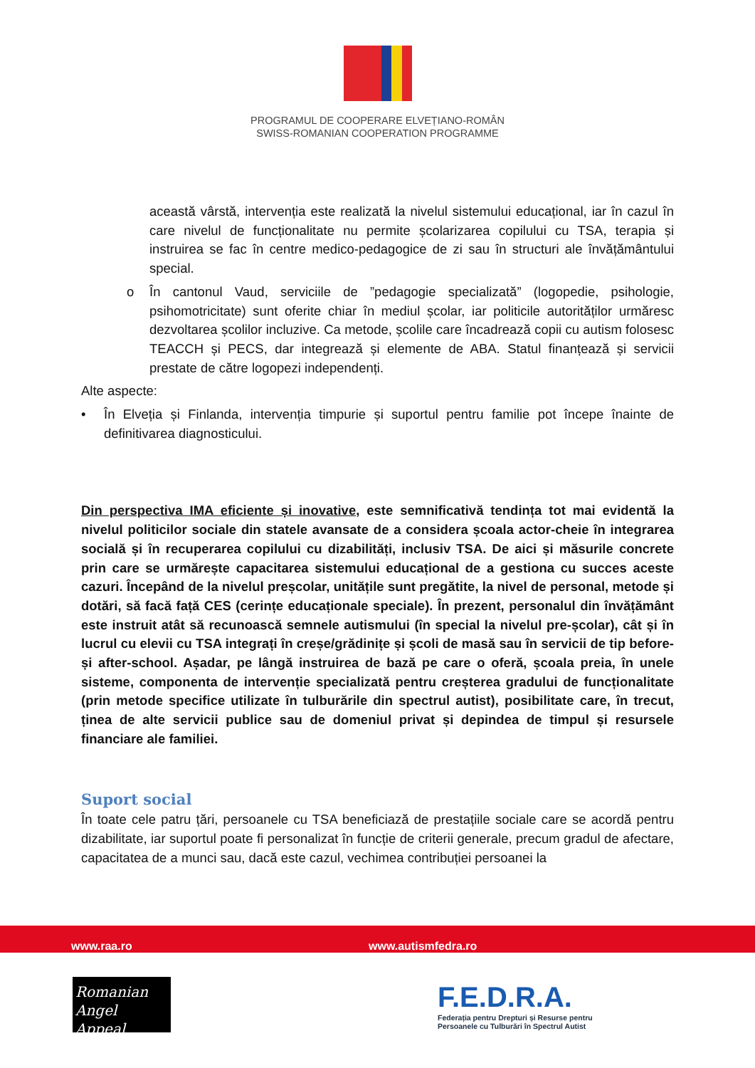PROGRAMUL DE COOPERARE ELVEȚIANO-ROMÂN
SWISS-ROMANIAN COOPERATION PROGRAMME
această vârstă, intervenția este realizată la nivelul sistemului educațional, iar în cazul în care nivelul de funcționalitate nu permite școlarizarea copilului cu TSA, terapia și instruirea se fac în centre medico-pedagogice de zi sau în structuri ale învățământului special.
o În cantonul Vaud, serviciile de ”pedagogie specializată” (logopedie, psihologie, psihomotricitate) sunt oferite chiar în mediul școlar, iar politicile autorităților urmăresc dezvoltarea școlilor incluzive. Ca metode, școlile care încadrează copii cu autism folosesc TEACCH și PECS, dar integrează și elemente de ABA. Statul finanțează și servicii prestate de către logopezi independenți.
Alte aspecte:
• În Elveția și Finlanda, intervenția timpurie și suportul pentru familie pot începe înainte de definitivarea diagnosticului.
Din perspectiva IMA eficiente și inovative, este semnificativă tendința tot mai evidentă la nivelul politicilor sociale din statele avansate de a considera școala actor-cheie în integrarea socială și în recuperarea copilului cu dizabilități, inclusiv TSA. De aici și măsurile concrete prin care se urmărește capacitarea sistemului educațional de a gestiona cu succes aceste cazuri. Începând de la nivelul preșcolar, unitățile sunt pregătite, la nivel de personal, metode și dotări, să facă față CES (cerințe educaționale speciale). În prezent, personalul din învățământ este instruit atât să recunoască semnele autismului (în special la nivelul pre-școlar), cât și în lucrul cu elevii cu TSA integrați în creșe/grădinițe și școli de masă sau în servicii de tip before- și after-school. Așadar, pe lângă instruirea de bază pe care o oferă, școala preia, în unele sisteme, componenta de intervenție specializată pentru creșterea gradului de funcționalitate (prin metode specifice utilizate în tulburările din spectrul autist), posibilitate care, în trecut, ținea de alte servicii publice sau de domeniul privat și depindea de timpul și resursele financiare ale familiei.
Suport social
În toate cele patru țări, persoanele cu TSA beneficiază de prestațiile sociale care se acordă pentru dizabilitate, iar suportul poate fi personalizat în funcție de criterii generale, precum gradul de afectare, capacitatea de a munci sau, dacă este cazul, vechimea contribuției persoanei la
www.raa.ro www.autismfedra.ro
Romanian
Angel Appeal
F.E.D.R.A.
Federația pentru Drepturi și Resurse pentru
Persoanele cu Tulburări în Spectrul Autist